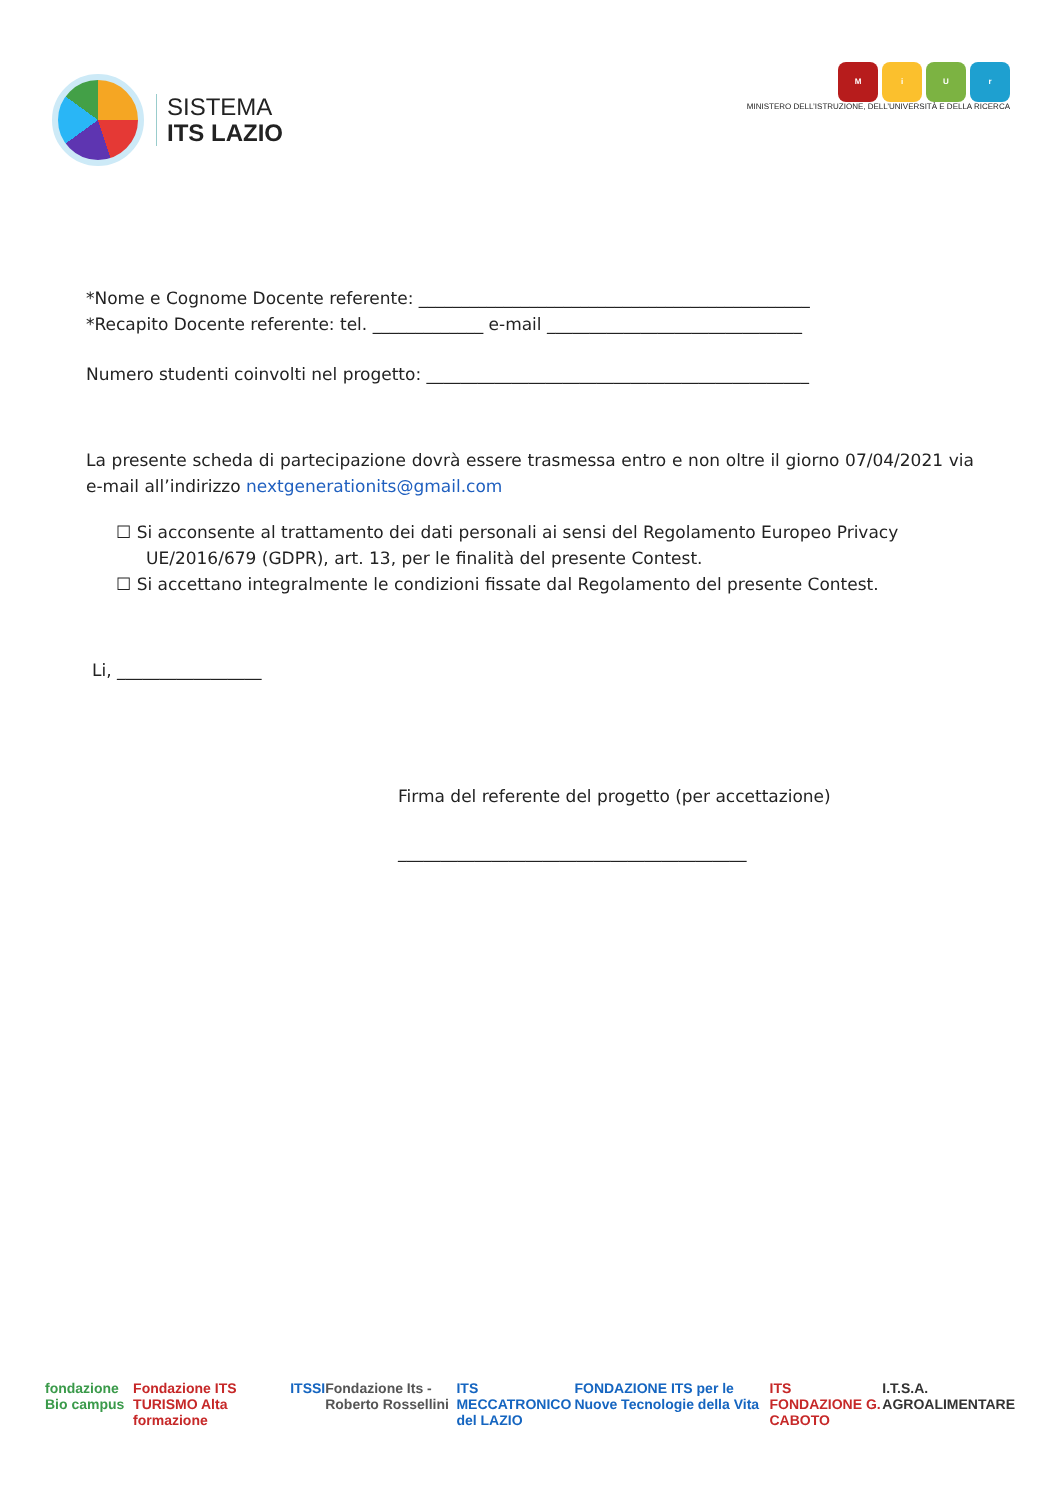SISTEMA
ITS LAZIO
MiUr
MINISTERO DELL’ISTRUZIONE, DELL’UNIVERSITÀ E DELLA RICERCA
*Nome e Cognome Docente referente: ______________________________________________
*Recapito Docente referente: tel. _____________ e-mail ______________________________
Numero studenti coinvolti nel progetto: _____________________________________________
La presente scheda di partecipazione dovrà essere trasmessa entro e non oltre il giorno 07/04/2021 via e-mail all’indirizzo nextgenerationits@gmail.com
☐ Si acconsente al trattamento dei dati personali ai sensi del Regolamento Europeo Privacy UE/2016/679 (GDPR), art. 13, per le finalità del presente Contest.
☐ Si accettano integralmente le condizioni fissate dal Regolamento del presente Contest.
Li, _________________
Firma del referente del progetto (per accettazione)
_________________________________________
fondazione Bio campus Fondazione ITS TURISMO Alta formazione ITSSI Fondazione Its - Roberto Rossellini ITS MECCATRONICO del LAZIO FONDAZIONE ITS per le Nuove Tecnologie della Vita ITS FONDAZIONE G. CABOTO I.T.S.A. AGROALIMENTARE